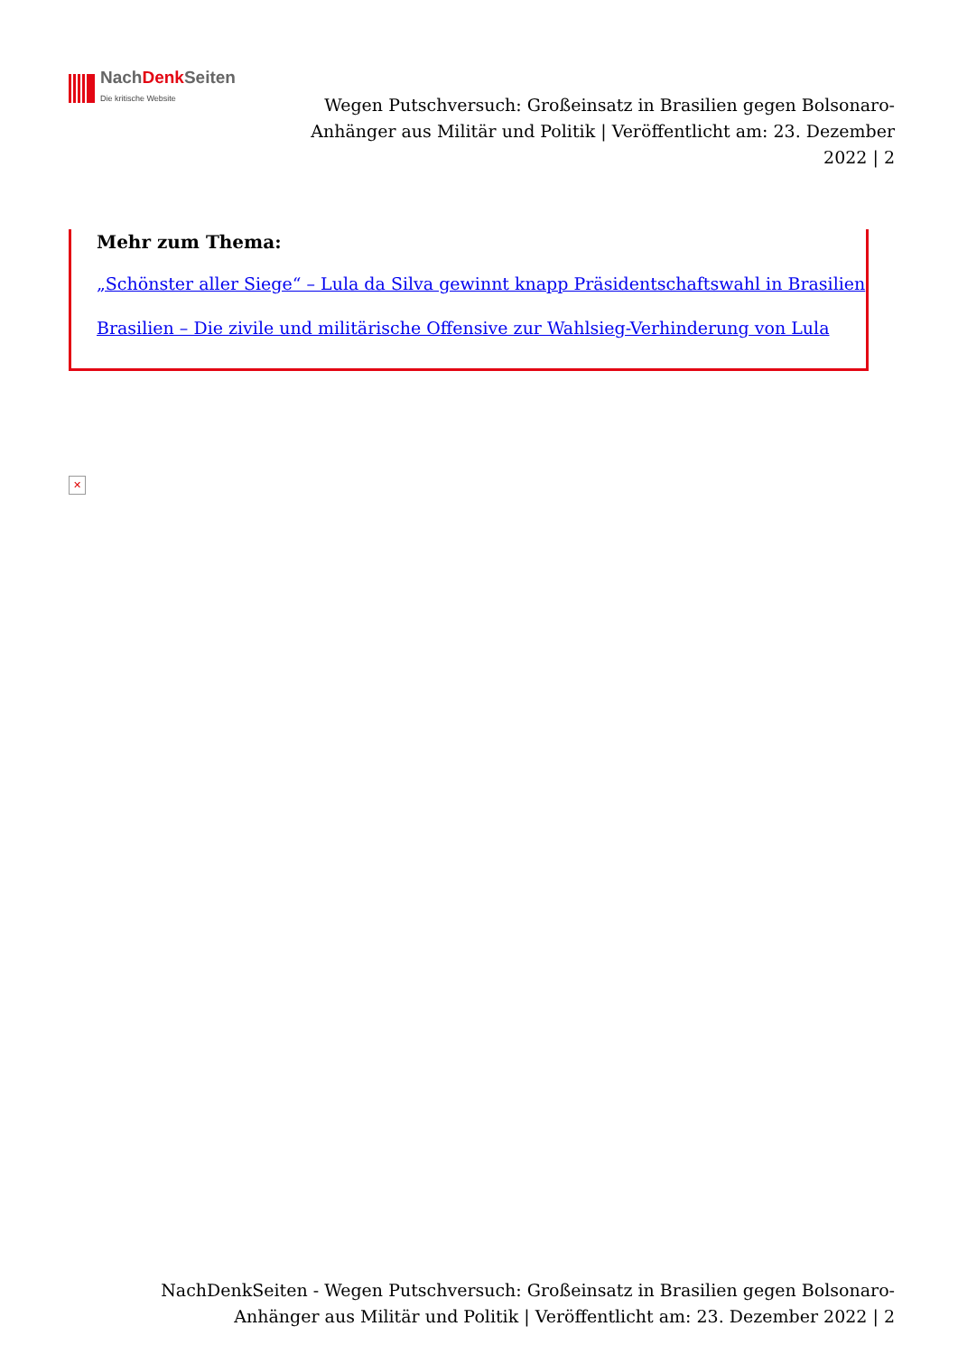NachDenk Seiten
Die kritische Website
Wegen Putschversuch: Großeinsatz in Brasilien gegen Bolsonaro-Anhänger aus Militär und Politik | Veröffentlicht am: 23. Dezember 2022 | 2
Mehr zum Thema:
„Schönster aller Siege“ – Lula da Silva gewinnt knapp Präsidentschaftswahl in Brasilien
Brasilien – Die zivile und militärische Offensive zur Wahlsieg-Verhinderung von Lula
✕
NachDenkSeiten - Wegen Putschversuch: Großeinsatz in Brasilien gegen Bolsonaro-Anhänger aus Militär und Politik | Veröffentlicht am: 23. Dezember 2022 | 2